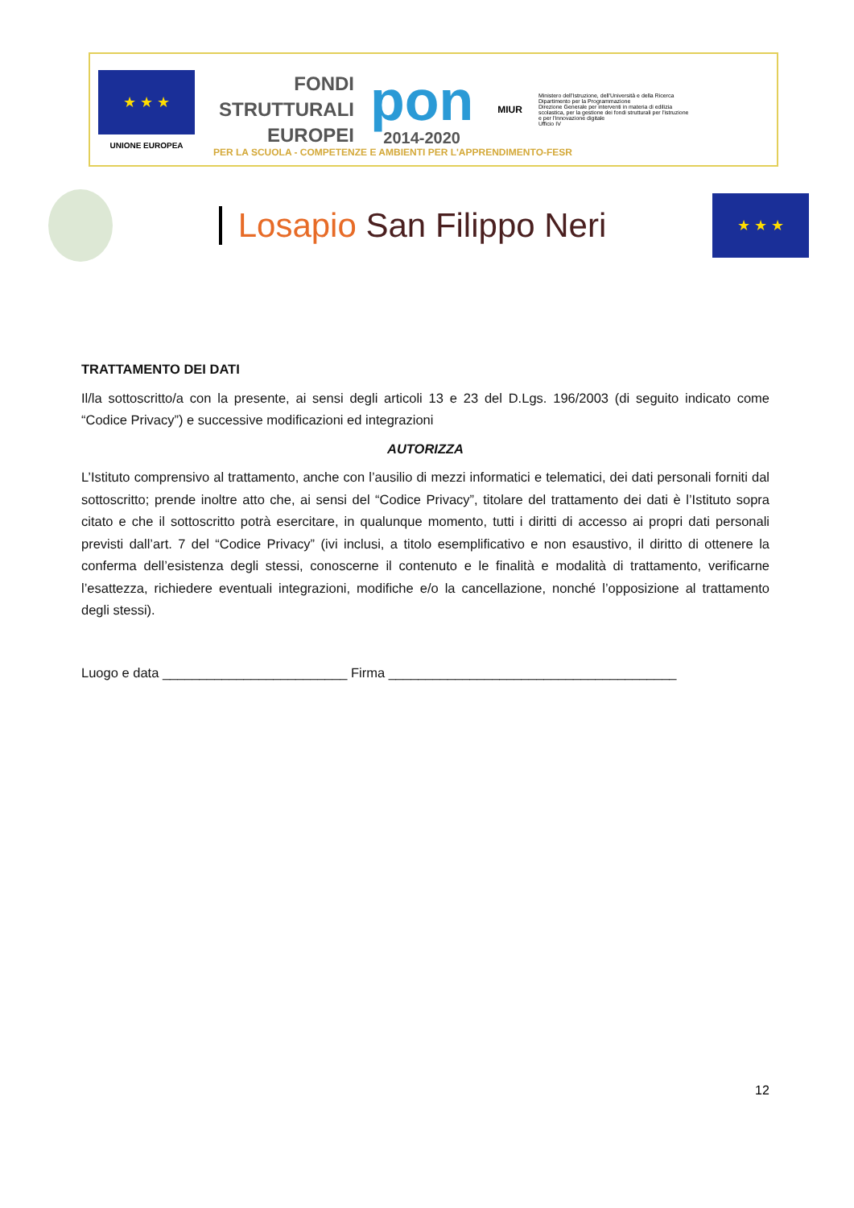★ ★ ★
UNIONE EUROPEA
FONDI
STRUTTURALI
EUROPEI
pon
2014-2020
MIUR
Ministero dell'Istruzione, dell'Università e della Ricerca
Dipartimento per la Programmazione
Direzione Generale per interventi in materia di edilizia scolastica, per la gestione dei fondi strutturali per l'istruzione e per l'innovazione digitale
Ufficio IV
PER LA SCUOLA - COMPETENZE E AMBIENTI PER L'APPRENDIMENTO-FESR
Losapio San Filippo Neri
★ ★ ★
TRATTAMENTO DEI DATI
Il/la sottoscritto/a con la presente, ai sensi degli articoli 13 e 23 del D.Lgs. 196/2003 (di seguito indicato come “Codice Privacy”) e successive modificazioni ed integrazioni
AUTORIZZA
L’Istituto comprensivo al trattamento, anche con l’ausilio di mezzi informatici e telematici, dei dati personali forniti dal sottoscritto; prende inoltre atto che, ai sensi del “Codice Privacy”, titolare del trattamento dei dati è l’Istituto sopra citato e che il sottoscritto potrà esercitare, in qualunque momento, tutti i diritti di accesso ai propri dati personali previsti dall’art. 7 del “Codice Privacy” (ivi inclusi, a titolo esemplificativo e non esaustivo, il diritto di ottenere la conferma dell’esistenza degli stessi, conoscerne il contenuto e le finalità e modalità di trattamento, verificarne l’esattezza, richiedere eventuali integrazioni, modifiche e/o la cancellazione, nonché l’opposizione al trattamento degli stessi).
Luogo e data _________________________ Firma _______________________________________
12